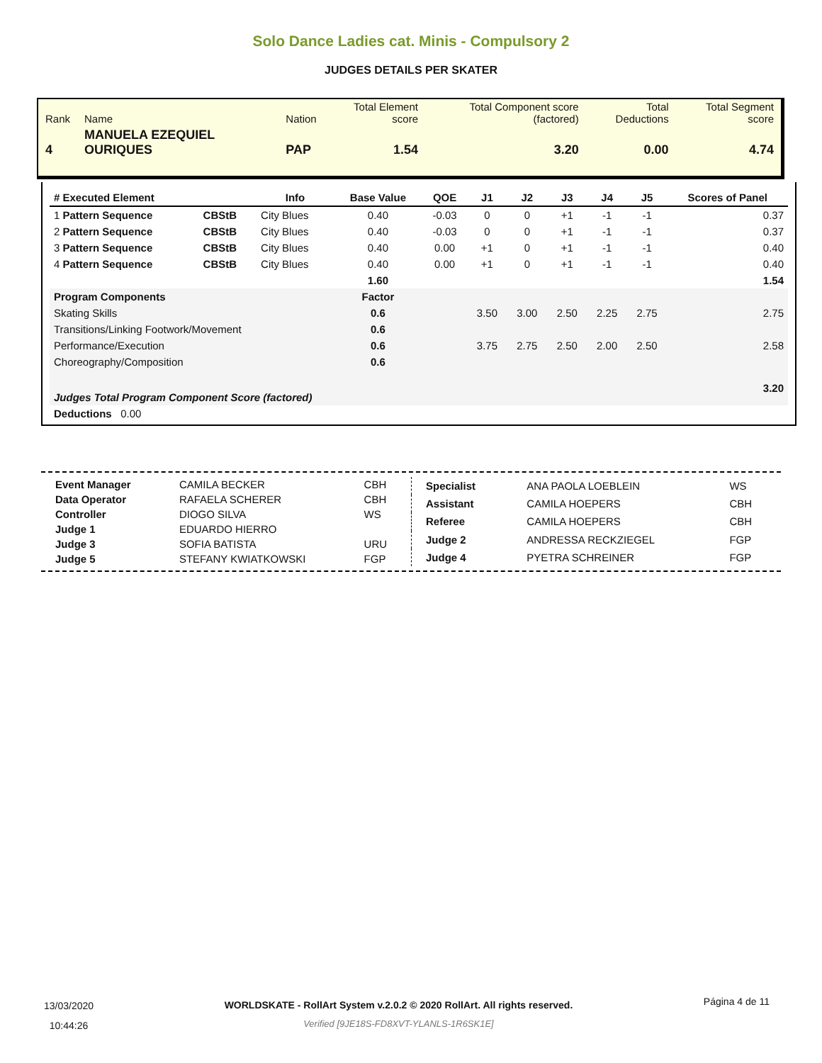Solo Dance Ladies cat. Minis - Compulsory 2
JUDGES DETAILS PER SKATER
| Rank | Name | Nation | Total Element score | Total Component score (factored) | Total Deductions | Total Segment score |
| 4 | MANUELA EZEQUIEL OURIQUES | PAP | 1.54 | 3.20 | 0.00 | 4.74 |
| # Executed Element | | Info | Base Value | QOE | J1 | J2 | J3 | J4 | J5 | Scores of Panel |
| --- | --- | --- | --- | --- | --- | --- | --- | --- | --- | --- |
| 1 Pattern Sequence | CBStB | City Blues | 0.40 | -0.03 | 0 | 0 | +1 | -1 | -1 | 0.37 |
| 2 Pattern Sequence | CBStB | City Blues | 0.40 | -0.03 | 0 | 0 | +1 | -1 | -1 | 0.37 |
| 3 Pattern Sequence | CBStB | City Blues | 0.40 | 0.00 | +1 | 0 | +1 | -1 | -1 | 0.40 |
| 4 Pattern Sequence | CBStB | City Blues | 0.40 | 0.00 | +1 | 0 | +1 | -1 | -1 | 0.40 |
| | | | 1.60 | | | | | | | 1.54 |
| Program Components | | | Factor | | | | | | | |
| Skating Skills | | | 0.6 | | 3.50 | 3.00 | 2.50 | 2.25 | 2.75 | 2.75 |
| Transitions/Linking Footwork/Movement | | | 0.6 | | | | | | | |
| Performance/Execution | | | 0.6 | | 3.75 | 2.75 | 2.50 | 2.00 | 2.50 | 2.58 |
| Choreography/Composition | | | 0.6 | | | | | | | |
| Judges Total Program Component Score (factored) | | | | | | | | | | 3.20 |
| Deductions 0.00 | | | | | | | | | | |
| Event Manager | CAMILA BECKER | CBH |
| Data Operator | RAFAELA SCHERER | CBH |
| Controller | DIOGO SILVA | WS |
| Judge 1 | EDUARDO HIERRO | |
| Judge 3 | SOFIA BATISTA | URU |
| Judge 5 | STEFANY KWIATKOWSKI | FGP |
| Specialist | ANA PAOLA LOEBLEIN | WS |
| Assistant | CAMILA HOEPERS | CBH |
| Referee | CAMILA HOEPERS | CBH |
| Judge 2 | ANDRESSA RECKZIEGEL | FGP |
| Judge 4 | PYETRA SCHREINER | FGP |
13/03/2020
10:44:26
WORLDSKATE - RollArt System v.2.0.2 © 2020 RollArt. All rights reserved.
Verified [9JE18S-FD8XVT-YLANLS-1R6SK1E]
Página 4 de 11